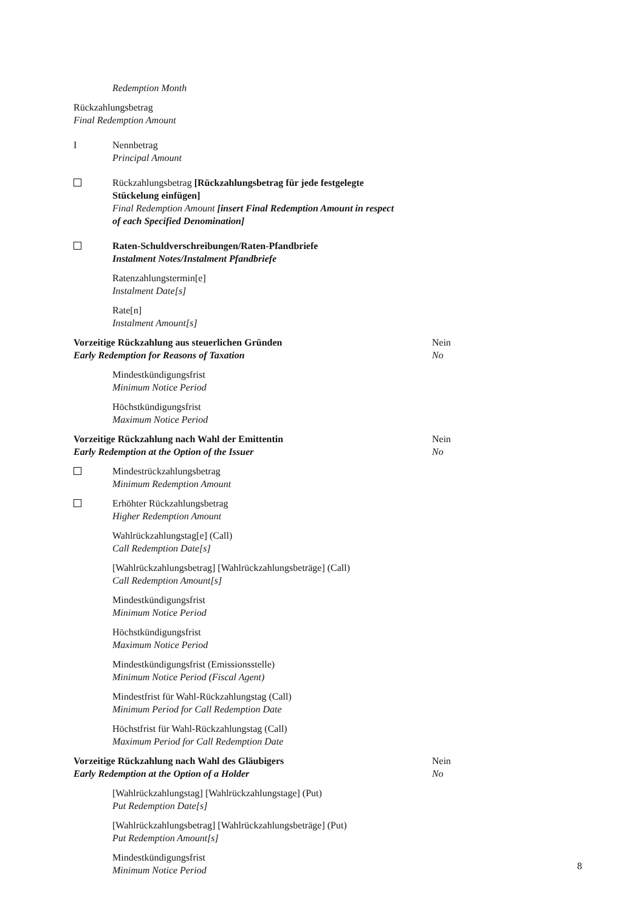Redemption Month
Rückzahlungsbetrag
Final Redemption Amount
I Nennbetrag
Principal Amount
Rückzahlungsbetrag [Rückzahlungsbetrag für jede festgelegte Stückelung einfügen]
Final Redemption Amount [insert Final Redemption Amount in respect of each Specified Denomination]
Raten-Schuldverschreibungen/Raten-Pfandbriefe
Instalment Notes/Instalment Pfandbriefe
Ratenzahlungstermin[e]
Instalment Date[s]
Rate[n]
Instalment Amount[s]
Vorzeitige Rückzahlung aus steuerlichen Gründen
Early Redemption for Reasons of Taxation
Nein
No
Mindestkündigungsfrist
Minimum Notice Period
Höchstkündigungsfrist
Maximum Notice Period
Vorzeitige Rückzahlung nach Wahl der Emittentin
Early Redemption at the Option of the Issuer
Nein
No
Mindestrückzahlungsbetrag
Minimum Redemption Amount
Erhöhter Rückzahlungsbetrag
Higher Redemption Amount
Wahlrückzahlungstag[e] (Call)
Call Redemption Date[s]
[Wahlrückzahlungsbetrag] [Wahlrückzahlungsbeträge] (Call)
Call Redemption Amount[s]
Mindestkündigungsfrist
Minimum Notice Period
Höchstkündigungsfrist
Maximum Notice Period
Mindestkündigungsfrist (Emissionsstelle)
Minimum Notice Period (Fiscal Agent)
Mindestfrist für Wahl-Rückzahlungstag (Call)
Minimum Period for Call Redemption Date
Höchstfrist für Wahl-Rückzahlungstag (Call)
Maximum Period for Call Redemption Date
Vorzeitige Rückzahlung nach Wahl des Gläubigers
Early Redemption at the Option of a Holder
Nein
No
[Wahlrückzahlungstag] [Wahlrückzahlungstage] (Put)
Put Redemption Date[s]
[Wahlrückzahlungsbetrag] [Wahlrückzahlungsbeträge] (Put)
Put Redemption Amount[s]
Mindestkündigungsfrist
Minimum Notice Period
8